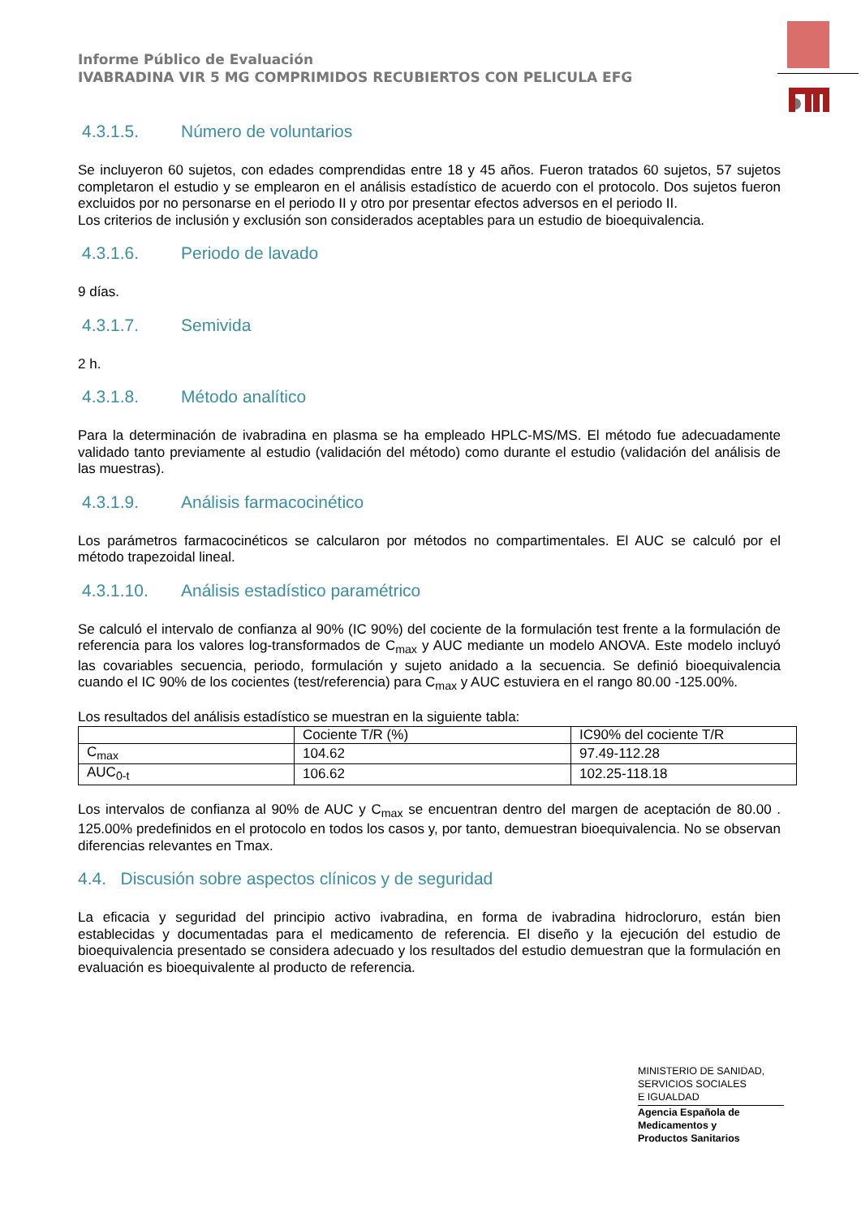Informe Público de Evaluación
IVABRADINA VIR 5 MG COMPRIMIDOS RECUBIERTOS CON PELICULA EFG
4.3.1.5. Número de voluntarios
Se incluyeron 60 sujetos, con edades comprendidas entre 18 y 45 años. Fueron tratados 60 sujetos, 57 sujetos completaron el estudio y se emplearon en el análisis estadístico de acuerdo con el protocolo. Dos sujetos fueron excluidos por no personarse en el periodo II y otro por presentar efectos adversos en el periodo II.
Los criterios de inclusión y exclusión son considerados aceptables para un estudio de bioequivalencia.
4.3.1.6. Periodo de lavado
9 días.
4.3.1.7. Semivida
2 h.
4.3.1.8. Método analítico
Para la determinación de ivabradina en plasma se ha empleado HPLC-MS/MS. El método fue adecuadamente validado tanto previamente al estudio (validación del método) como durante el estudio (validación del análisis de las muestras).
4.3.1.9. Análisis farmacocinético
Los parámetros farmacocinéticos se calcularon por métodos no compartimentales. El AUC se calculó por el método trapezoidal lineal.
4.3.1.10. Análisis estadístico paramétrico
Se calculó el intervalo de confianza al 90% (IC 90%) del cociente de la formulación test frente a la formulación de referencia para los valores log-transformados de C<sub>max</sub> y AUC mediante un modelo ANOVA. Este modelo incluyó las covariables secuencia, periodo, formulación y sujeto anidado a la secuencia. Se definió bioequivalencia cuando el IC 90% de los cocientes (test/referencia) para C<sub>max</sub> y AUC estuviera en el rango 80.00 -125.00%.
Los resultados del análisis estadístico se muestran en la siguiente tabla:
| | Cociente T/R (%) | IC90% del cociente T/R |
| C<sub>max</sub> | 104.62 | 97.49-112.28 |
| AUC<sub>0-t</sub> | 106.62 | 102.25-118.18 |
Los intervalos de confianza al 90% de AUC y C<sub>max</sub> se encuentran dentro del margen de aceptación de 80.00 . 125.00% predefinidos en el protocolo en todos los casos y, por tanto, demuestran bioequivalencia. No se observan diferencias relevantes en Tmax.
4.4. Discusión sobre aspectos clínicos y de seguridad
La eficacia y seguridad del principio activo ivabradina, en forma de ivabradina hidrocloruro, están bien establecidas y documentadas para el medicamento de referencia. El diseño y la ejecución del estudio de bioequivalencia presentado se considera adecuado y los resultados del estudio demuestran que la formulación en evaluación es bioequivalente al producto de referencia.
MINISTERIO DE SANIDAD,
SERVICIOS SOCIALES
E IGUALDAD
Agencia Española de
Medicamentos y
Productos Sanitarios